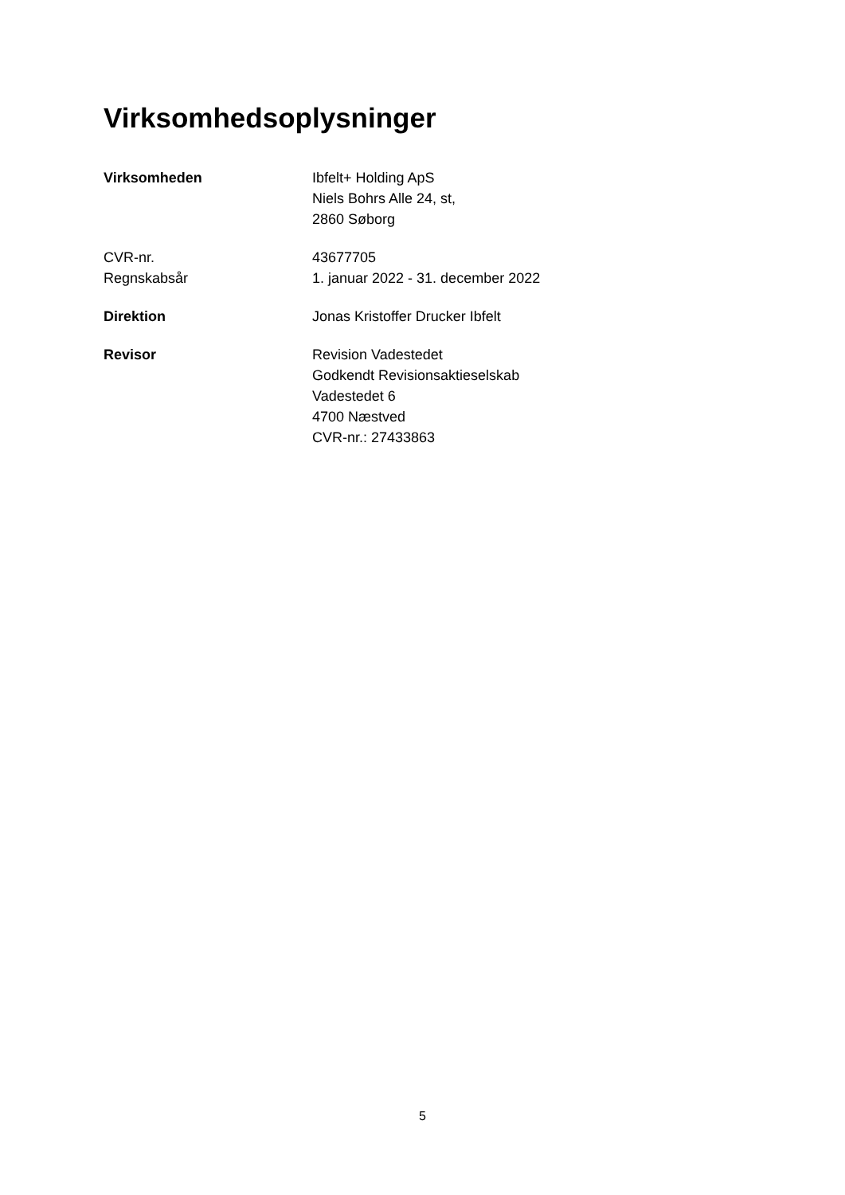Virksomhedsoplysninger
Virksomheden Ibfelt+ Holding ApS
Niels Bohrs Alle 24, st,
2860 Søborg
CVR-nr. 43677705
Regnskabsår 1. januar 2022 - 31. december 2022
Direktion Jonas Kristoffer Drucker Ibfelt
Revisor Revision Vadestedet
Godkendt Revisionsaktieselskab
Vadestedet 6
4700 Næstved
CVR-nr.: 27433863
5